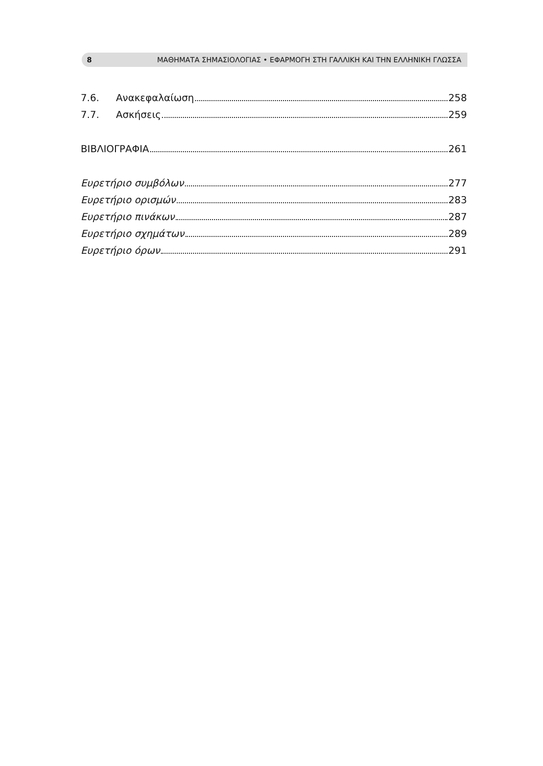8 ΜΑΘΗΜΑΤΑ ΣΗΜΑΣΙΟΛΟΓΙΑΣ • ΕΦΑΡΜΟΓΗ ΣΤΗ ΓΑΛΛΙΚΗ ΚΑΙ ΤΗΝ ΕΛΛΗΝΙΚΗ ΓΛΩΣΣΑ
7.6. Ανακεφαλαίωση 258
7.7. Ασκήσεις 259
ΒΙΒΛΙΟΓΡΑΦΙΑ 261
Ευρετήριο συμβόλων 277
Ευρετήριο ορισμών 283
Ευρετήριο πινάκων 287
Ευρετήριο σχημάτων 289
Ευρετήριο όρων 291